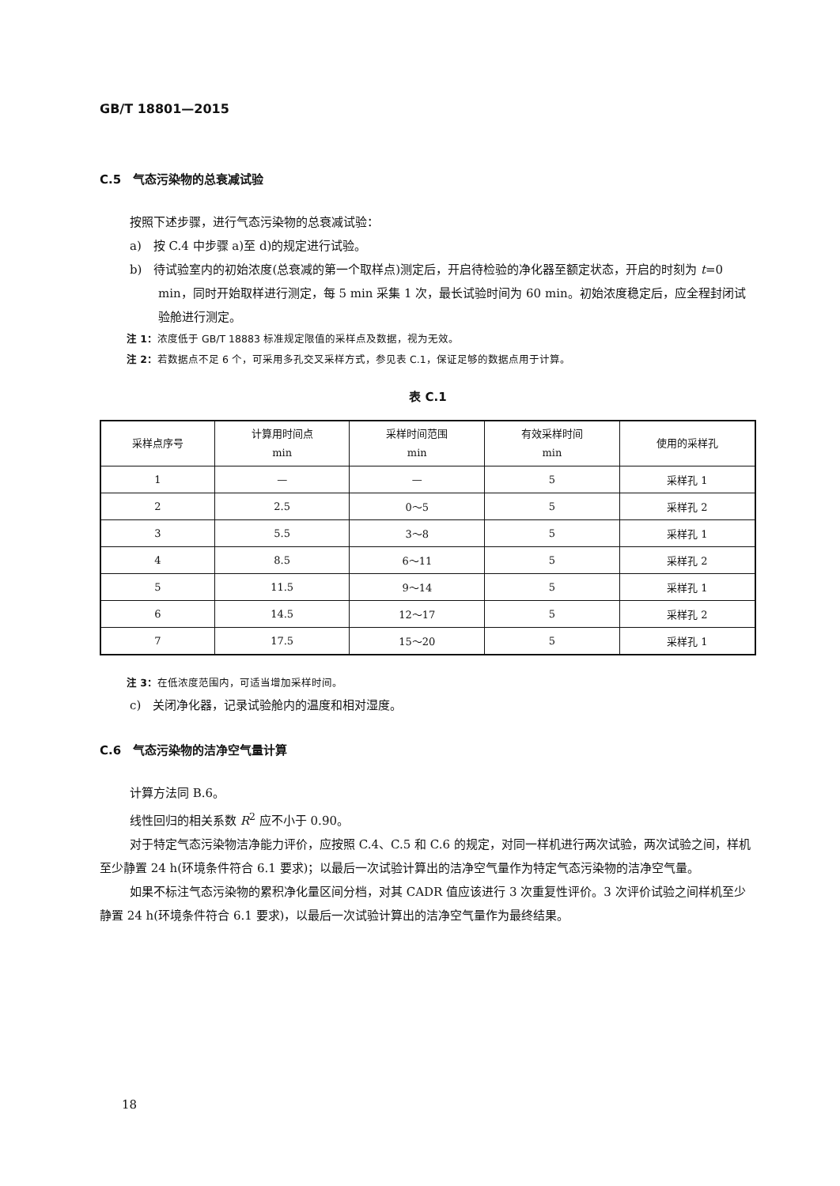GB/T 18801—2015
C.5　气态污染物的总衰减试验
按照下述步骤，进行气态污染物的总衰减试验：
a)　按 C.4 中步骤 a)至 d)的规定进行试验。
b)　待试验室内的初始浓度(总衰减的第一个取样点)测定后，开启待检验的净化器至额定状态，开启的时刻为 t=0 min，同时开始取样进行测定，每 5 min 采集 1 次，最长试验时间为 60 min。初始浓度稳定后，应全程封闭试验舱进行测定。
注 1：浓度低于 GB/T 18883 标准规定限值的采样点及数据，视为无效。
注 2：若数据点不足 6 个，可采用多孔交叉采样方式，参见表 C.1，保证足够的数据点用于计算。
表 C.1
| 采样点序号 | 计算用时间点 min | 采样时间范围 min | 有效采样时间 min | 使用的采样孔 |
| --- | --- | --- | --- | --- |
| 1 | — | — | 5 | 采样孔 1 |
| 2 | 2.5 | 0～5 | 5 | 采样孔 2 |
| 3 | 5.5 | 3～8 | 5 | 采样孔 1 |
| 4 | 8.5 | 6～11 | 5 | 采样孔 2 |
| 5 | 11.5 | 9～14 | 5 | 采样孔 1 |
| 6 | 14.5 | 12～17 | 5 | 采样孔 2 |
| 7 | 17.5 | 15～20 | 5 | 采样孔 1 |
注 3：在低浓度范围内，可适当增加采样时间。
c)　关闭净化器，记录试验舱内的温度和相对湿度。
C.6　气态污染物的洁净空气量计算
计算方法同 B.6。
线性回归的相关系数 R<sup>2</sup> 应不小于 0.90。
对于特定气态污染物洁净能力评价，应按照 C.4、C.5 和 C.6 的规定，对同一样机进行两次试验，两次试验之间，样机至少静置 24 h(环境条件符合 6.1 要求)；以最后一次试验计算出的洁净空气量作为特定气态污染物的洁净空气量。
如果不标注气态污染物的累积净化量区间分档，对其 CADR 值应该进行 3 次重复性评价。3 次评价试验之间样机至少静置 24 h(环境条件符合 6.1 要求)，以最后一次试验计算出的洁净空气量作为最终结果。
18